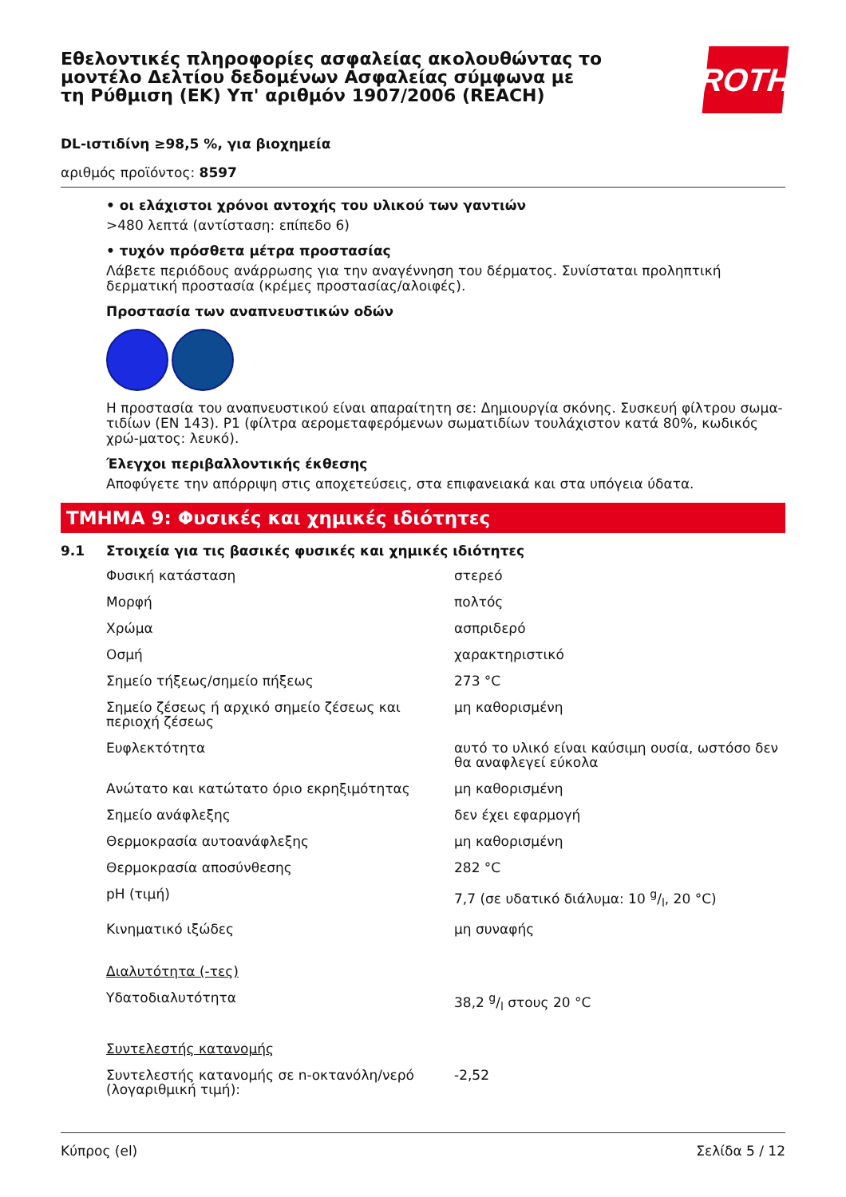Εθελοντικές πληροφορίες ασφαλείας ακολουθώντας το μοντέλο Δελτίου δεδομένων Ασφαλείας σύμφωνα με τη Ρύθμιση (ΕΚ) Υπ' αριθμόν 1907/2006 (REACH)
ROTH
DL-ιστιδίνη ≥98,5 %, για βιοχημεία
αριθμός προϊόντος: 8597
• οι ελάχιστοι χρόνοι αντοχής του υλικού των γαντιών
>480 λεπτά (αντίσταση: επίπεδο 6)
• τυχόν πρόσθετα μέτρα προστασίας
Λάβετε περιόδους ανάρρωσης για την αναγέννηση του δέρματος. Συνίσταται προληπτική δερματική προστασία (κρέμες προστασίας/αλοιφές).
Προστασία των αναπνευστικών οδών
Η προστασία του αναπνευστικού είναι απαραίτητη σε: Δημιουργία σκόνης. Συσκευή φίλτρου σωμα-τιδίων (EN 143). P1 (φίλτρα αερομεταφερόμενων σωματιδίων τουλάχιστον κατά 80%, κωδικός χρώ-ματος: λευκό).
Έλεγχοι περιβαλλοντικής έκθεσης
Αποφύγετε την απόρριψη στις αποχετεύσεις, στα επιφανειακά και στα υπόγεια ύδατα.
ΤΜΗΜΑ 9: Φυσικές και χημικές ιδιότητες
9.1 Στοιχεία για τις βασικές φυσικές και χημικές ιδιότητες
| Φυσική κατάσταση | στερεό |
| Μορφή | πολτός |
| Χρώμα | ασπριδερό |
| Οσμή | χαρακτηριστικό |
| Σημείο τήξεως/σημείο πήξεως | 273 °C |
| Σημείο ζέσεως ή αρχικό σημείο ζέσεως και περιοχή ζέσεως | μη καθορισμένη |
| Ευφλεκτότητα | αυτό το υλικό είναι καύσιμη ουσία, ωστόσο δεν θα αναφλεγεί εύκολα |
| Ανώτατο και κατώτατο όριο εκρηξιμότητας | μη καθορισμένη |
| Σημείο ανάφλεξης | δεν έχει εφαρμογή |
| Θερμοκρασία αυτοανάφλεξης | μη καθορισμένη |
| Θερμοκρασία αποσύνθεσης | 282 °C |
| pH (τιμή) | 7,7 (σε υδατικό διάλυμα: 10 g/l, 20 °C) |
| Κινηματικό ιξώδες | μη συναφής |
| Διαλυτότητα (-τες) | |
| Υδατοδιαλυτότητα | 38,2 g/l στους 20 °C |
| Συντελεστής κατανομής | |
| Συντελεστής κατανομής σε n-οκτανόλη/νερό (λογαριθμική τιμή): | -2,52 |
Κύπρος (el) Σελίδα 5 / 12